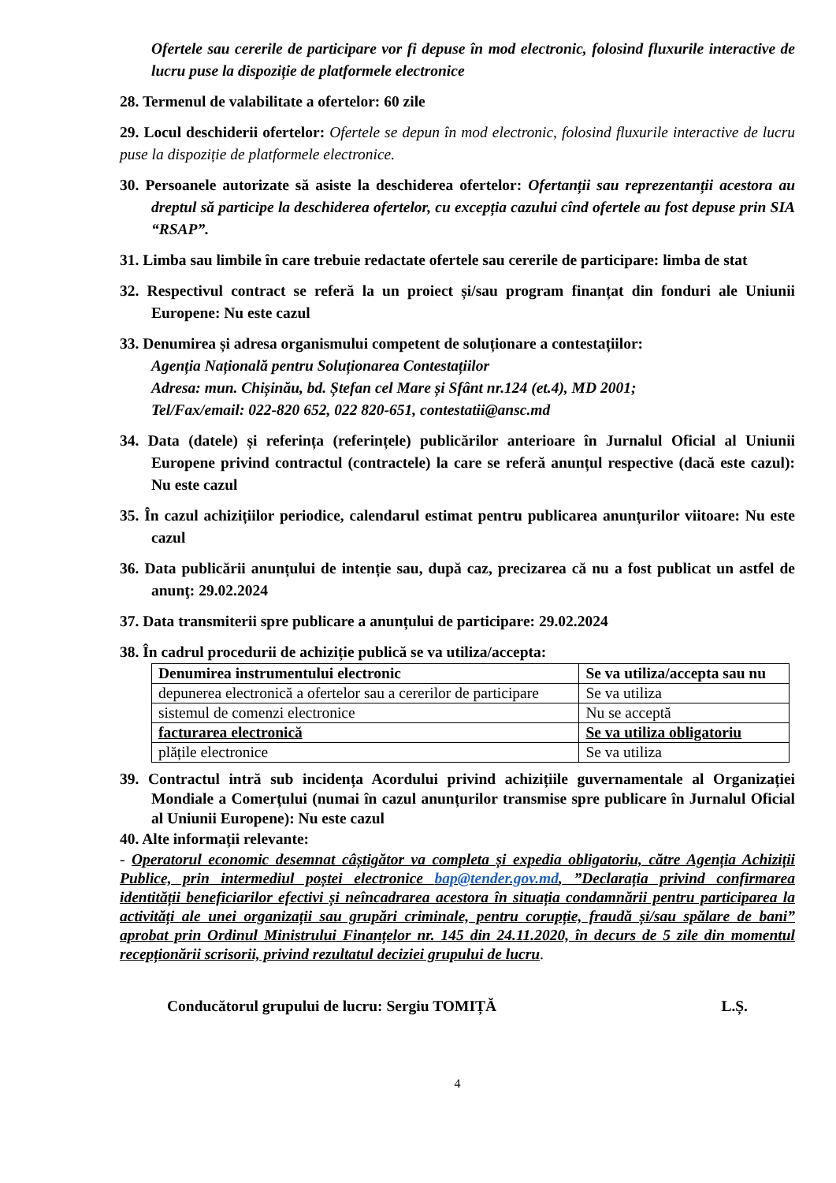Ofertele sau cererile de participare vor fi depuse în mod electronic, folosind fluxurile interactive de lucru puse la dispoziție de platformele electronice
28. Termenul de valabilitate a ofertelor: 60 zile
29. Locul deschiderii ofertelor: Ofertele se depun în mod electronic, folosind fluxurile interactive de lucru puse la dispoziție de platformele electronice.
30. Persoanele autorizate să asiste la deschiderea ofertelor: Ofertanții sau reprezentanții acestora au dreptul să participe la deschiderea ofertelor, cu excepția cazului cînd ofertele au fost depuse prin SIA “RSAP”.
31. Limba sau limbile în care trebuie redactate ofertele sau cererile de participare: limba de stat
32. Respectivul contract se referă la un proiect și/sau program finanțat din fonduri ale Uniunii Europene: Nu este cazul
33. Denumirea și adresa organismului competent de soluționare a contestațiilor:
Agenția Națională pentru Soluționarea Contestațiilor
Adresa: mun. Chișinău, bd. Ștefan cel Mare și Sfânt nr.124 (et.4), MD 2001;
Tel/Fax/email: 022-820 652, 022 820-651, contestatii@ansc.md
34. Data (datele) și referința (referințele) publicărilor anterioare în Jurnalul Oficial al Uniunii Europene privind contractul (contractele) la care se referă anunțul respective (dacă este cazul): Nu este cazul
35. În cazul achizițiilor periodice, calendarul estimat pentru publicarea anunțurilor viitoare: Nu este cazul
36. Data publicării anunțului de intenție sau, după caz, precizarea că nu a fost publicat un astfel de anunţ: 29.02.2024
37. Data transmiterii spre publicare a anunțului de participare: 29.02.2024
38. În cadrul procedurii de achiziție publică se va utiliza/accepta:
| Denumirea instrumentului electronic | Se va utiliza/accepta sau nu |
| --- | --- |
| depunerea electronică a ofertelor sau a cererilor de participare | Se va utiliza |
| sistemul de comenzi electronice | Nu se acceptă |
| facturarea electronică | Se va utiliza obligatoriu |
| plățile electronice | Se va utiliza |
39. Contractul intră sub incidența Acordului privind achizițiile guvernamentale al Organizației Mondiale a Comerțului (numai în cazul anunțurilor transmise spre publicare în Jurnalul Oficial al Uniunii Europene): Nu este cazul
40. Alte informații relevante:
- Operatorul economic desemnat câștigător va completa și expedia obligatoriu, către Agenția Achiziții Publice, prin intermediul poștei electronice bap@tender.gov.md, ”Declarația privind confirmarea identității beneficiarilor efectivi și neîncadrarea acestora în situația condamnării pentru participarea la activități ale unei organizații sau grupări criminale, pentru corupție, fraudă și/sau spălare de bani” aprobat prin Ordinul Ministrului Finanțelor nr. 145 din 24.11.2020, în decurs de 5 zile din momentul recepționării scrisorii, privind rezultatul deciziei grupului de lucru.
Conducătorul grupului de lucru: Sergiu TOMIȚĂ L.Ș.
4